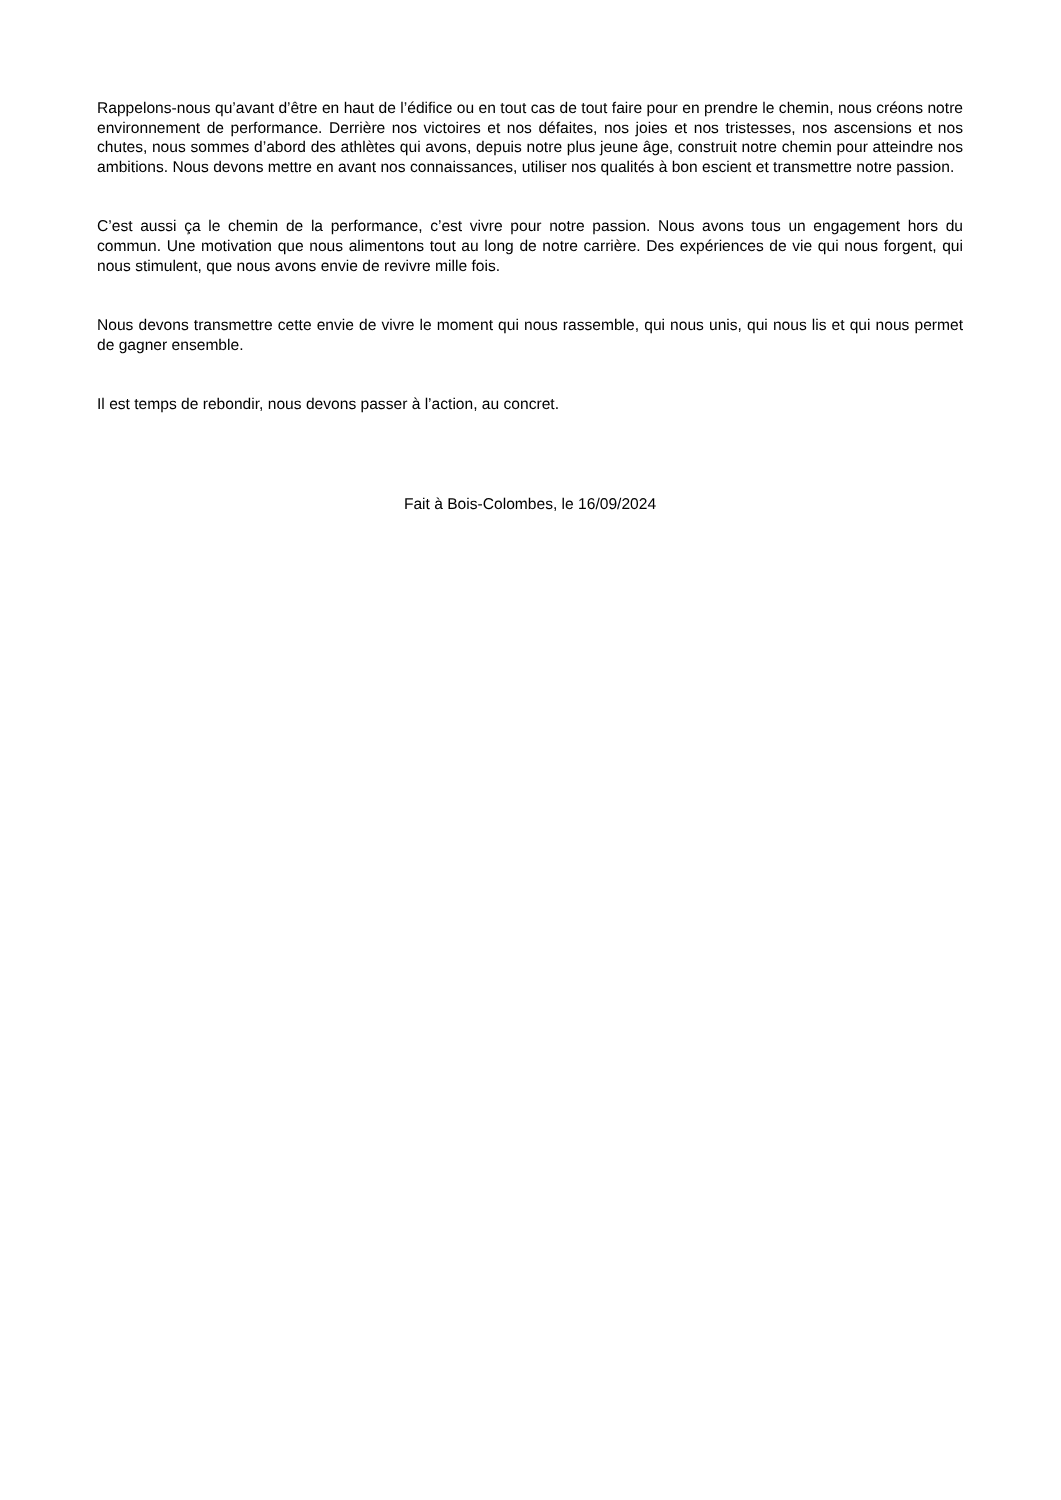Rappelons-nous qu’avant d’être en haut de l’édifice ou en tout cas de tout faire pour en prendre le chemin, nous créons notre environnement de performance. Derrière nos victoires et nos défaites, nos joies et nos tristesses, nos ascensions et nos chutes, nous sommes d’abord des athlètes qui avons, depuis notre plus jeune âge, construit notre chemin pour atteindre nos ambitions. Nous devons mettre en avant nos connaissances, utiliser nos qualités à bon escient et transmettre notre passion.
C’est aussi ça le chemin de la performance, c’est vivre pour notre passion. Nous avons tous un engagement hors du commun. Une motivation que nous alimentons tout au long de notre carrière. Des expériences de vie qui nous forgent, qui nous stimulent, que nous avons envie de revivre mille fois.
Nous devons transmettre cette envie de vivre le moment qui nous rassemble, qui nous unis, qui nous lis et qui nous permet de gagner ensemble.
Il est temps de rebondir, nous devons passer à l’action, au concret.
Fait à Bois-Colombes, le 16/09/2024